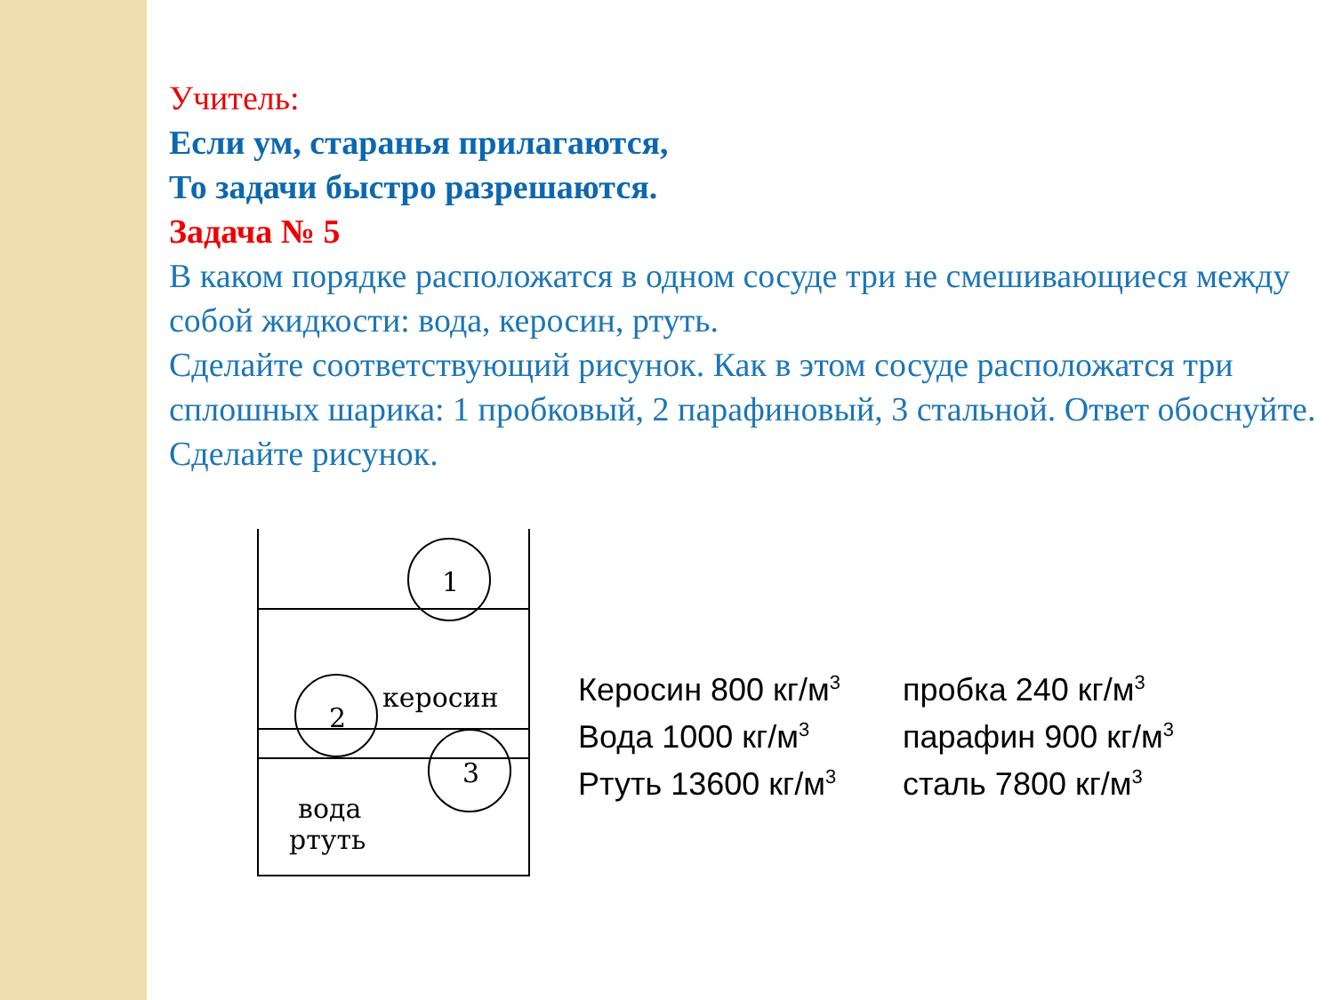Учитель:
Если ум, старанья прилагаются,
То задачи быстро разрешаются.
Задача № 5
В каком порядке расположатся в одном сосуде три не смешивающиеся между собой жидкости: вода, керосин, ртуть.
Сделайте соответствующий рисунок. Как в этом сосуде расположатся три сплошных шарика: 1 пробковый, 2 парафиновый, 3 стальной. Ответ обоснуйте. Сделайте рисунок.
1
2
3
керосин
вода
ртуть
Керосин 800 кг/м<sup>3</sup>
Вода 1000 кг/м<sup>3</sup>
Ртуть 13600 кг/м<sup>3</sup>
пробка 240 кг/м<sup>3</sup>
парафин 900 кг/м<sup>3</sup>
сталь 7800 кг/м<sup>3</sup>